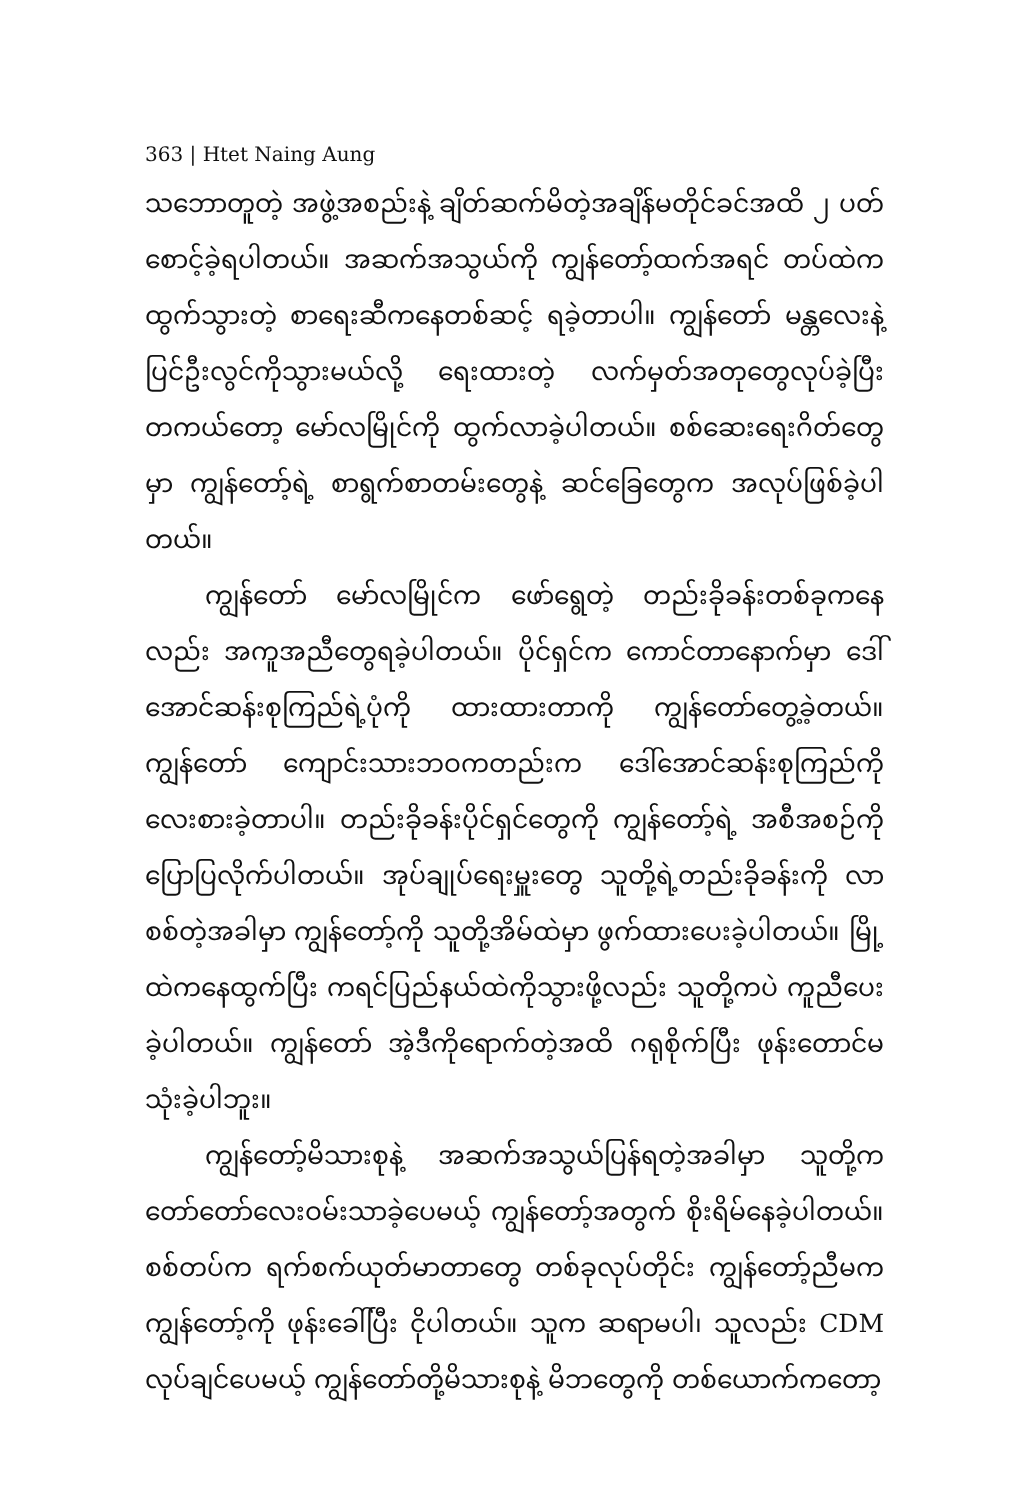363 | Htet Naing Aung
သဘောတူတဲ့ အဖွဲ့အစည်းနဲ့ ချိတ်ဆက်မိတဲ့အချိန်မတိုင်ခင်အထိ ၂ ပတ် စောင့်ခဲ့ရပါတယ်။ အဆက်အသွယ်ကို ကျွန်တော့်ထက်အရင် တပ်ထဲကထွက်သွားတဲ့ စာရေးဆီကနေတစ်ဆင့် ရခဲ့တာပါ။ ကျွန်တော် မန္တလေးနဲ့ ပြင်ဦးလွင်ကိုသွားမယ်လို့ ရေးထားတဲ့ လက်မှတ်အတုတွေလုပ်ခဲ့ပြီး တကယ်တော့ မော်လမြိုင်ကို ထွက်လာခဲ့ပါတယ်။ စစ်ဆေးရေးဂိတ်တွေမှာ ကျွန်တော့်ရဲ့ စာရွက်စာတမ်းတွေနဲ့ ဆင်ခြေတွေက အလုပ်ဖြစ်ခဲ့ပါတယ်။
ကျွန်တော် မော်လမြိုင်က ဖော်ရွေတဲ့ တည်းခိုခန်းတစ်ခုကနေလည်း အကူအညီတွေရခဲ့ပါတယ်။ ပိုင်ရှင်က ကောင်တာနောက်မှာ ဒေါ်အောင်ဆန်းစုကြည်ရဲ့ပုံကို ထားထားတာကို ကျွန်တော်တွေ့ခဲ့တယ်။ ကျွန်တော် ကျောင်းသားဘဝကတည်းက ဒေါ်အောင်ဆန်းစုကြည်ကို လေးစားခဲ့တာပါ။ တည်းခိုခန်းပိုင်ရှင်တွေကို ကျွန်တော့်ရဲ့ အစီအစဉ်ကို ပြောပြလိုက်ပါတယ်။ အုပ်ချုပ်ရေးမှူးတွေ သူတို့ရဲ့တည်းခိုခန်းကို လာစစ်တဲ့အခါမှာ ကျွန်တော့်ကို သူတို့အိမ်ထဲမှာ ဖွက်ထားပေးခဲ့ပါတယ်။ မြို့ထဲကနေထွက်ပြီး ကရင်ပြည်နယ်ထဲကိုသွားဖို့လည်း သူတို့ကပဲ ကူညီပေးခဲ့ပါတယ်။ ကျွန်တော် အဲ့ဒီကိုရောက်တဲ့အထိ ဂရုစိုက်ပြီး ဖုန်းတောင်မသုံးခဲ့ပါဘူး။
ကျွန်တော့်မိသားစုနဲ့ အဆက်အသွယ်ပြန်ရတဲ့အခါမှာ သူတို့က တော်တော်လေးဝမ်းသာခဲ့ပေမယ့် ကျွန်တော့်အတွက် စိုးရိမ်နေခဲ့ပါတယ်။ စစ်တပ်က ရက်စက်ယုတ်မာတာတွေ တစ်ခုလုပ်တိုင်း ကျွန်တော့်ညီမက ကျွန်တော့်ကို ဖုန်းခေါ်ပြီး ငိုပါတယ်။ သူက ဆရာမပါ၊ သူလည်း CDM လုပ်ချင်ပေမယ့် ကျွန်တော်တို့မိသားစုနဲ့ မိဘတွေကို တစ်ယောက်ကတော့